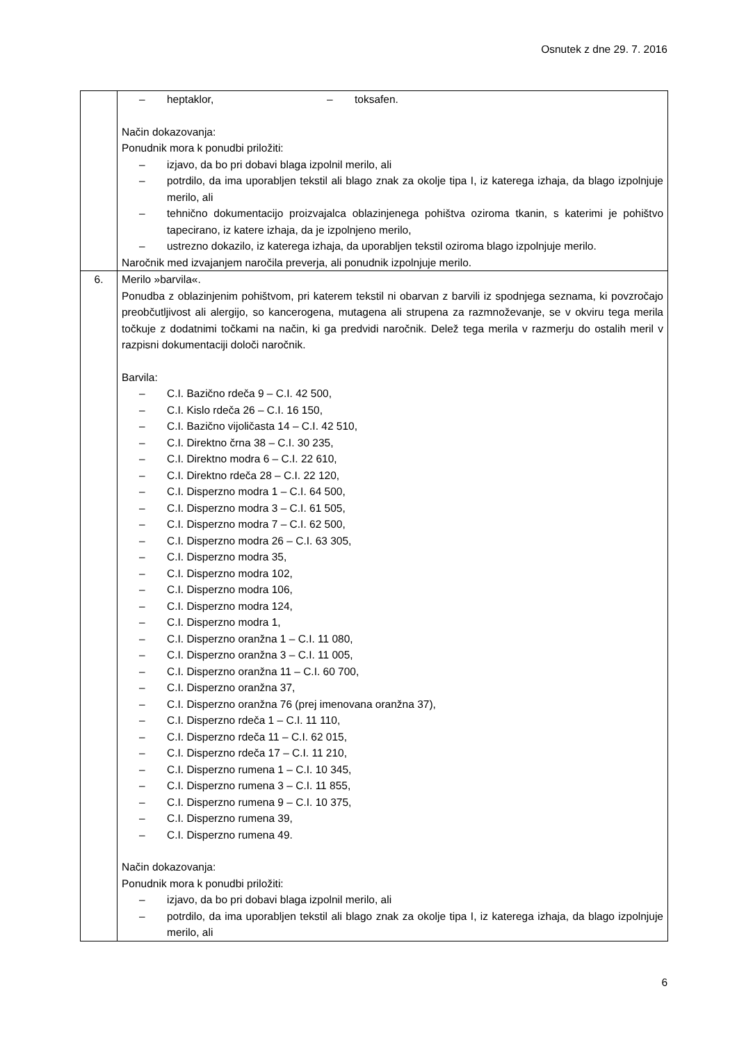Osnutek z dne 29. 7. 2016
| | – heptaklor, – toksafen. Način dokazovanja: Ponudnik mora k ponudbi priložiti: – izjavo, da bo pri dobavi blaga izpolnil merilo, ali – potrdilo, da ima uporabljen tekstil ali blago znak za okolje tipa I, iz katerega izhaja, da blago izpolnjuje merilo, ali – tehnično dokumentacijo proizvajalca oblazinjenega pohištva oziroma tkanin, s katerimi je pohištvo tapecirano, iz katere izhaja, da je izpolnjeno merilo, – ustrezno dokazilo, iz katerega izhaja, da uporabljen tekstil oziroma blago izpolnjuje merilo. Naročnik med izvajanjem naročila preverja, ali ponudnik izpolnjuje merilo. |
| 6. | Merilo »barvila«. Ponudba z oblazinjenim pohištvom, pri katerem tekstil ni obarvan z barvili iz spodnjega seznama, ki povzročajo preobčutljivost ali alergijo, so kancerogena, mutagena ali strupena za razmnoževanje, se v okviru tega merila točkuje z dodatnimi točkami na način, ki ga predvidi naročnik. Delež tega merila v razmerju do ostalih meril v razpisni dokumentaciji določi naročnik. Barvila: – C.I. Bazično rdeča 9 – C.I. 42 500, – C.I. Kislo rdeča 26 – C.I. 16 150, – C.I. Bazično vijoličasta 14 – C.I. 42 510, – C.I. Direktno črna 38 – C.I. 30 235, – C.I. Direktno modra 6 – C.I. 22 610, – C.I. Direktno rdeča 28 – C.I. 22 120, – C.I. Disperzno modra 1 – C.I. 64 500, – C.I. Disperzno modra 3 – C.I. 61 505, – C.I. Disperzno modra 7 – C.I. 62 500, – C.I. Disperzno modra 26 – C.I. 63 305, – C.I. Disperzno modra 35, – C.I. Disperzno modra 102, – C.I. Disperzno modra 106, – C.I. Disperzno modra 124, – C.I. Disperzno modra 1, – C.I. Disperzno oranžna 1 – C.I. 11 080, – C.I. Disperzno oranžna 3 – C.I. 11 005, – C.I. Disperzno oranžna 11 – C.I. 60 700, – C.I. Disperzno oranžna 37, – C.I. Disperzno oranžna 76 (prej imenovana oranžna 37), – C.I. Disperzno rdeča 1 – C.I. 11 110, – C.I. Disperzno rdeča 11 – C.I. 62 015, – C.I. Disperzno rdeča 17 – C.I. 11 210, – C.I. Disperzno rumena 1 – C.I. 10 345, – C.I. Disperzno rumena 3 – C.I. 11 855, – C.I. Disperzno rumena 9 – C.I. 10 375, – C.I. Disperzno rumena 39, – C.I. Disperzno rumena 49. Način dokazovanja: Ponudnik mora k ponudbi priložiti: – izjavo, da bo pri dobavi blaga izpolnil merilo, ali – potrdilo, da ima uporabljen tekstil ali blago znak za okolje tipa I, iz katerega izhaja, da blago izpolnjuje merilo, ali |
6